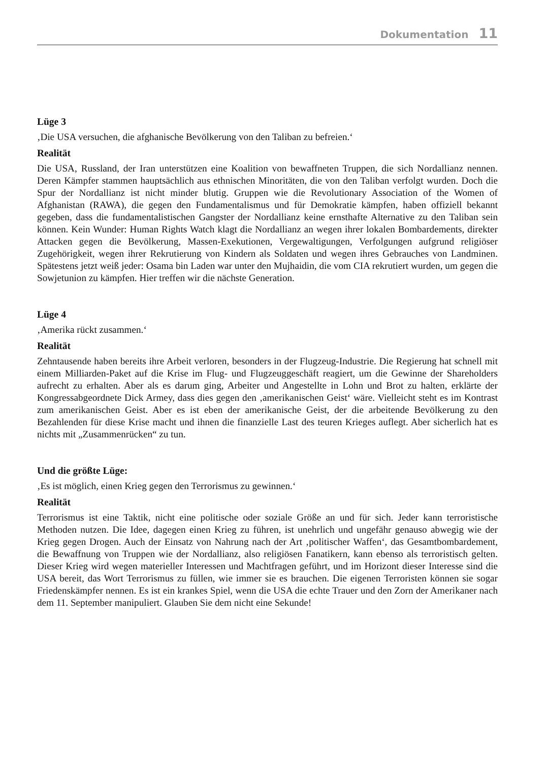Dokumentation 11
Lüge 3
‚Die USA versuchen, die afghanische Bevölkerung von den Taliban zu befreien.‘
Realität
Die USA, Russland, der Iran unterstützen eine Koalition von bewaffneten Truppen, die sich Nordallianz nennen. Deren Kämpfer stammen hauptsächlich aus ethnischen Minoritäten, die von den Taliban verfolgt wurden. Doch die Spur der Nordallianz ist nicht minder blutig. Gruppen wie die Revolutionary Association of the Women of Afghanistan (RAWA), die gegen den Fundamentalismus und für Demokratie kämpfen, haben offiziell bekannt gegeben, dass die fundamentalistischen Gangster der Nordallianz keine ernsthafte Alternative zu den Taliban sein können. Kein Wunder: Human Rights Watch klagt die Nordallianz an wegen ihrer lokalen Bombardements, direkter Attacken gegen die Bevölkerung, Massen-Exekutionen, Vergewaltigungen, Verfolgungen aufgrund religiöser Zugehörigkeit, wegen ihrer Rekrutierung von Kindern als Soldaten und wegen ihres Gebrauches von Landminen. Spätestens jetzt weiß jeder: Osama bin Laden war unter den Mujhaidin, die vom CIA rekrutiert wurden, um gegen die Sowjetunion zu kämpfen. Hier treffen wir die nächste Generation.
Lüge 4
‚Amerika rückt zusammen.‘
Realität
Zehntausende haben bereits ihre Arbeit verloren, besonders in der Flugzeug-Industrie. Die Regierung hat schnell mit einem Milliarden-Paket auf die Krise im Flug- und Flugzeuggeschäft reagiert, um die Gewinne der Shareholders aufrecht zu erhalten. Aber als es darum ging, Arbeiter und Angestellte in Lohn und Brot zu halten, erklärte der Kongressabgeordnete Dick Armey, dass dies gegen den ‚amerikanischen Geist‘ wäre. Vielleicht steht es im Kontrast zum amerikanischen Geist. Aber es ist eben der amerikanische Geist, der die arbeitende Bevölkerung zu den Bezahlenden für diese Krise macht und ihnen die finanzielle Last des teuren Krieges auflegt. Aber sicherlich hat es nichts mit „Zusammenrücken“ zu tun.
Und die größte Lüge:
‚Es ist möglich, einen Krieg gegen den Terrorismus zu gewinnen.‘
Realität
Terrorismus ist eine Taktik, nicht eine politische oder soziale Größe an und für sich. Jeder kann terroristische Methoden nutzen. Die Idee, dagegen einen Krieg zu führen, ist unehrlich und ungefähr genauso abwegig wie der Krieg gegen Drogen. Auch der Einsatz von Nahrung nach der Art ‚politischer Waffen‘, das Gesamtbombardement, die Bewaffnung von Truppen wie der Nordallianz, also religiösen Fanatikern, kann ebenso als terroristisch gelten. Dieser Krieg wird wegen materieller Interessen und Machtfragen geführt, und im Horizont dieser Interesse sind die USA bereit, das Wort Terrorismus zu füllen, wie immer sie es brauchen. Die eigenen Terroristen können sie sogar Friedenskämpfer nennen. Es ist ein krankes Spiel, wenn die USA die echte Trauer und den Zorn der Amerikaner nach dem 11. September manipuliert. Glauben Sie dem nicht eine Sekunde!